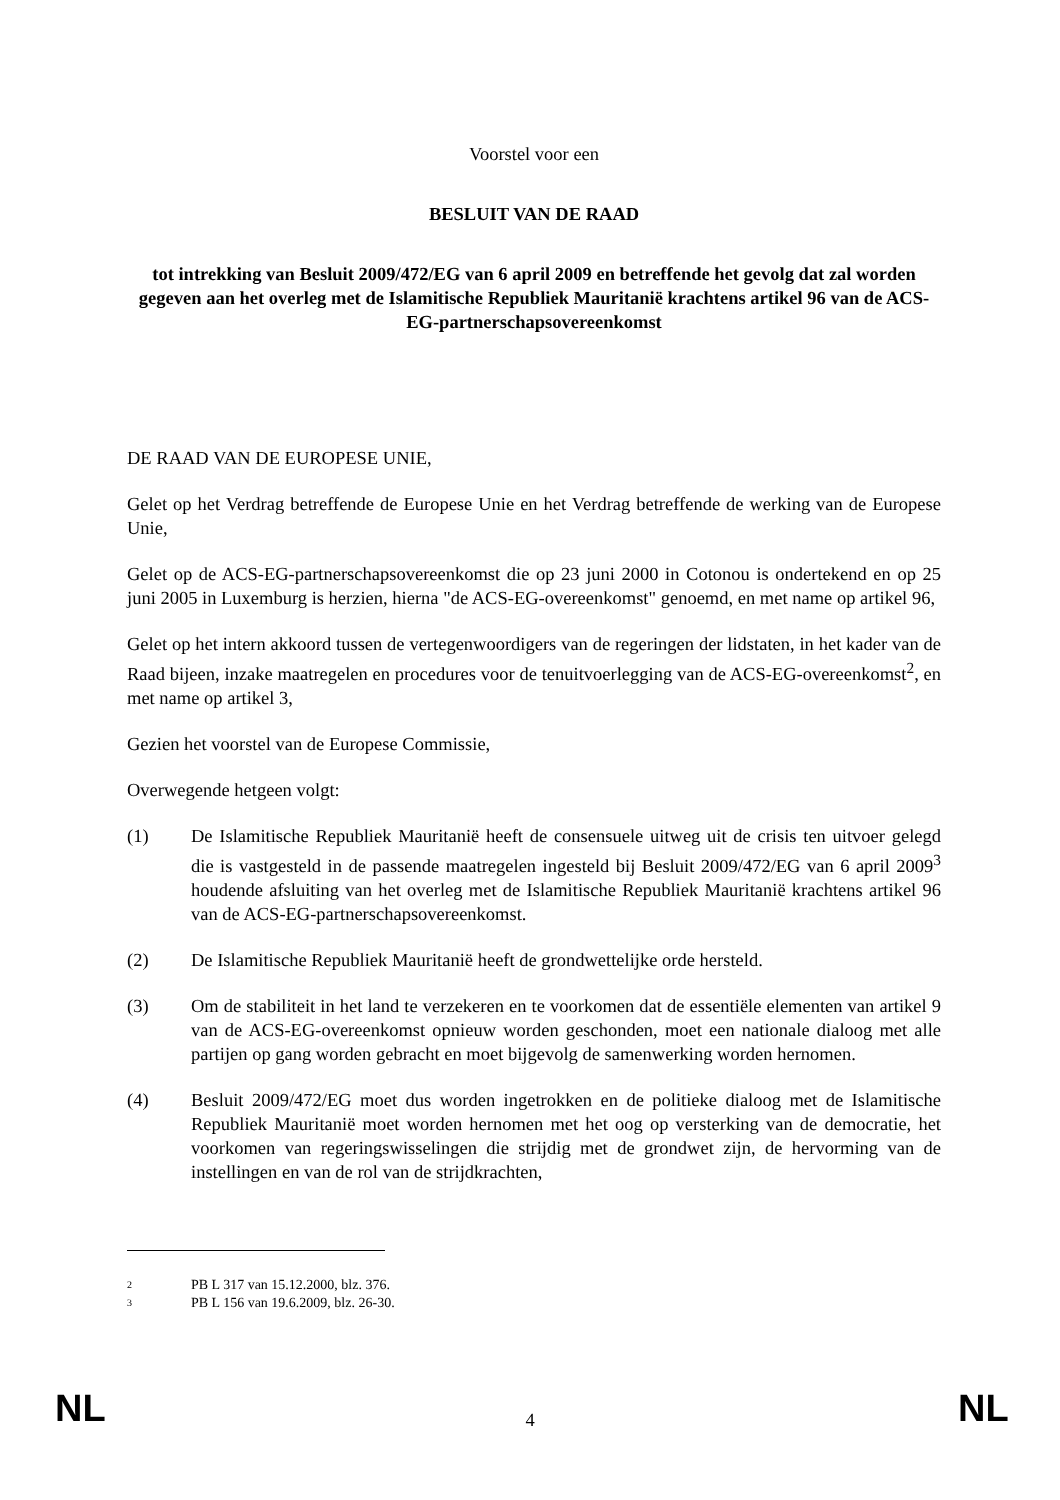Voorstel voor een
BESLUIT VAN DE RAAD
tot intrekking van Besluit 2009/472/EG van 6 april 2009 en betreffende het gevolg dat zal worden gegeven aan het overleg met de Islamitische Republiek Mauritanië krachtens artikel 96 van de ACS-EG-partnerschapsovereenkomst
DE RAAD VAN DE EUROPESE UNIE,
Gelet op het Verdrag betreffende de Europese Unie en het Verdrag betreffende de werking van de Europese Unie,
Gelet op de ACS-EG-partnerschapsovereenkomst die op 23 juni 2000 in Cotonou is ondertekend en op 25 juni 2005 in Luxemburg is herzien, hierna "de ACS-EG-overeenkomst" genoemd, en met name op artikel 96,
Gelet op het intern akkoord tussen de vertegenwoordigers van de regeringen der lidstaten, in het kader van de Raad bijeen, inzake maatregelen en procedures voor de tenuitvoerlegging van de ACS-EG-overeenkomst<sup>2</sup>, en met name op artikel 3,
Gezien het voorstel van de Europese Commissie,
Overwegende hetgeen volgt:
(1) De Islamitische Republiek Mauritanië heeft de consensuele uitweg uit de crisis ten uitvoer gelegd die is vastgesteld in de passende maatregelen ingesteld bij Besluit 2009/472/EG van 6 april 2009<sup>3</sup> houdende afsluiting van het overleg met de Islamitische Republiek Mauritanië krachtens artikel 96 van de ACS-EG-partnerschapsovereenkomst.
(2) De Islamitische Republiek Mauritanië heeft de grondwettelijke orde hersteld.
(3) Om de stabiliteit in het land te verzekeren en te voorkomen dat de essentiële elementen van artikel 9 van de ACS-EG-overeenkomst opnieuw worden geschonden, moet een nationale dialoog met alle partijen op gang worden gebracht en moet bijgevolg de samenwerking worden hernomen.
(4) Besluit 2009/472/EG moet dus worden ingetrokken en de politieke dialoog met de Islamitische Republiek Mauritanië moet worden hernomen met het oog op versterking van de democratie, het voorkomen van regeringswisselingen die strijdig met de grondwet zijn, de hervorming van de instellingen en van de rol van de strijdkrachten,
2 PB L 317 van 15.12.2000, blz. 376.
3 PB L 156 van 19.6.2009, blz. 26-30.
NL
4
NL